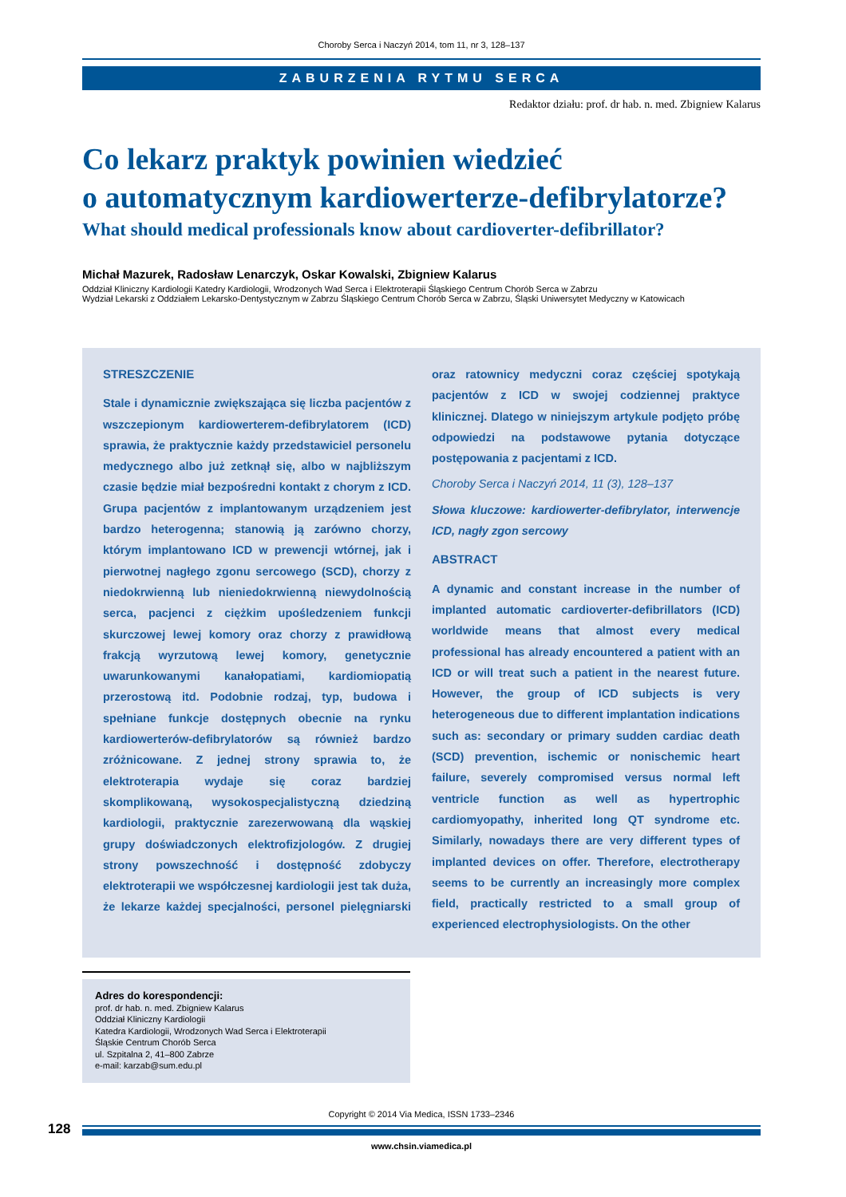Choroby Serca i Naczyń 2014, tom 11, nr 3, 128–137
ZABURZENIA RYTMU SERCA
Redaktor działu: prof. dr hab. n. med. Zbigniew Kalarus
Co lekarz praktyk powinien wiedzieć
o automatycznym kardiowerterze-defibrylatorze?
What should medical professionals know about cardioverter-defibrillator?
Michał Mazurek, Radosław Lenarczyk, Oskar Kowalski, Zbigniew Kalarus
Oddział Kliniczny Kardiologii Katedry Kardiologii, Wrodzonych Wad Serca i Elektroterapii Śląskiego Centrum Chorób Serca w Zabrzu
Wydział Lekarski z Oddziałem Lekarsko-Dentystycznym w Zabrzu Śląskiego Centrum Chorób Serca w Zabrzu, Śląski Uniwersytet Medyczny w Katowicach
STRESZCZENIE
Stale i dynamicznie zwiększająca się liczba pacjentów z wszczepionym kardiowerterem-defibrylatorem (ICD) sprawia, że praktycznie każdy przedstawiciel personelu medycznego albo już zetknął się, albo w najbliższym czasie będzie miał bezpośredni kontakt z chorym z ICD. Grupa pacjentów z implantowanym urządzeniem jest bardzo heterogenna; stanowią ją zarówno chorzy, którym implantowano ICD w prewencji wtórnej, jak i pierwotnej nagłego zgonu sercowego (SCD), chorzy z niedokrwienną lub nieniedokrwienną niewydolnością serca, pacjenci z ciężkim upośledzeniem funkcji skurczowej lewej komory oraz chorzy z prawidłową frakcją wyrzutową lewej komory, genetycznie uwarunkowanymi kanałopatiami, kardiomiopatią przerostową itd. Podobnie rodzaj, typ, budowa i spełniane funkcje dostępnych obecnie na rynku kardiowerterów-defibrylatorów są również bardzo zróżnicowane. Z jednej strony sprawia to, że elektroterapia wydaje się coraz bardziej skomplikowaną, wysokospecjalistyczną dziedziną kardiologii, praktycznie zarezerwowaną dla wąskiej grupy doświadczonych elektrofizjologów. Z drugiej strony powszechność i dostępność zdobyczy elektroterapii we współczesnej kardiologii jest tak duża, że lekarze każdej specjalności, personel pielęgniarski oraz ratownicy medyczni coraz częściej spotykają pacjentów z ICD w swojej codziennej praktyce klinicznej. Dlatego w niniejszym artykule podjęto próbę odpowiedzi na podstawowe pytania dotyczące postępowania z pacjentami z ICD.
Choroby Serca i Naczyń 2014, 11 (3), 128–137
Słowa kluczowe: kardiowerter-defibrylator, interwencje ICD, nagły zgon sercowy
ABSTRACT
A dynamic and constant increase in the number of implanted automatic cardioverter-defibrillators (ICD) worldwide means that almost every medical professional has already encountered a patient with an ICD or will treat such a patient in the nearest future. However, the group of ICD subjects is very heterogeneous due to different implantation indications such as: secondary or primary sudden cardiac death (SCD) prevention, ischemic or nonischemic heart failure, severely compromised versus normal left ventricle function as well as hypertrophic cardiomyopathy, inherited long QT syndrome etc. Similarly, nowadays there are very different types of implanted devices on offer. Therefore, electrotherapy seems to be currently an increasingly more complex field, practically restricted to a small group of experienced electrophysiologists. On the other
Adres do korespondencji:
prof. dr hab. n. med. Zbigniew Kalarus
Oddział Kliniczny Kardiologii
Katedra Kardiologii, Wrodzonych Wad Serca i Elektroterapii
Śląskie Centrum Chorób Serca
ul. Szpitalna 2, 41–800 Zabrze
e-mail: karzab@sum.edu.pl
Copyright © 2014 Via Medica, ISSN 1733–2346
128
www.chsin.viamedica.pl